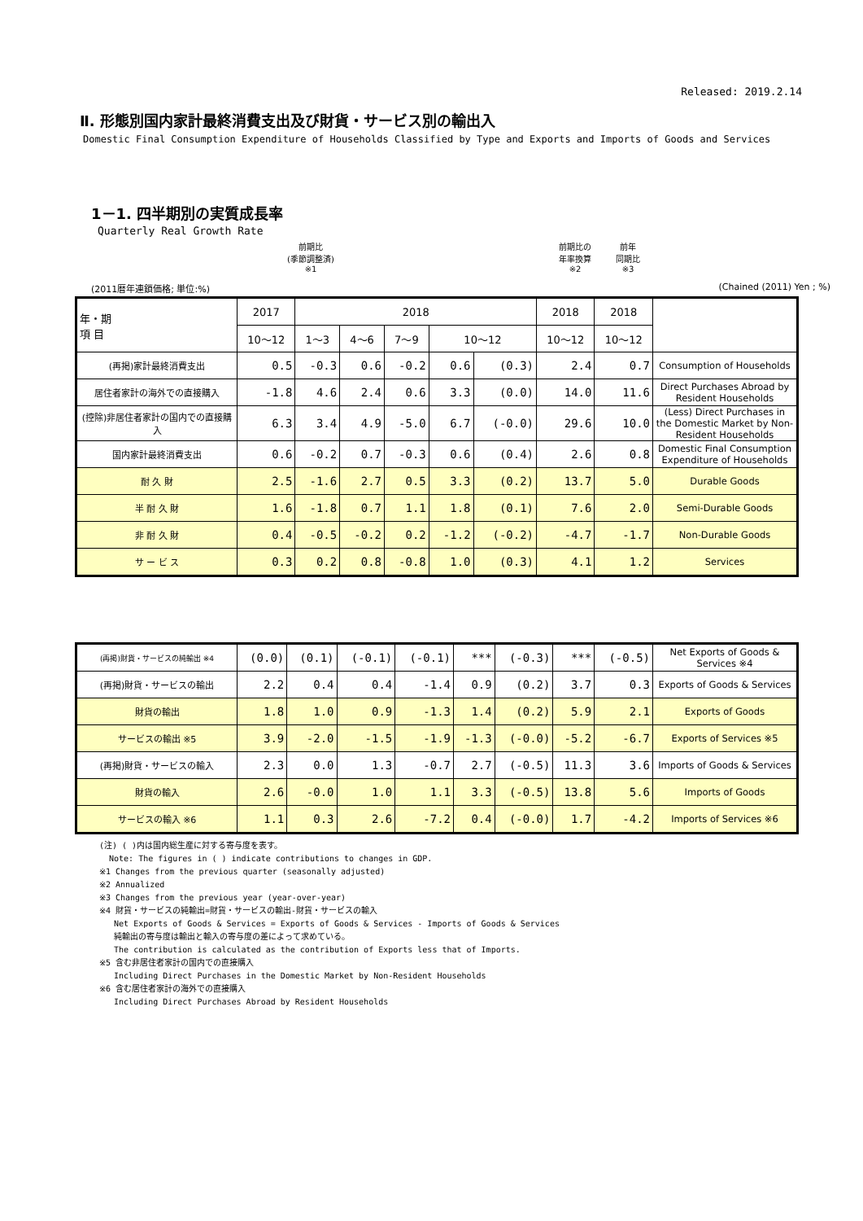Released: 2019.2.14
Ⅱ. 形態別国内家計最終消費支出及び財貨・サービス別の輸出入
Domestic Final Consumption Expenditure of Households Classified by Type and Exports and Imports of Goods and Services
1－1. 四半期別の実質成長率
Quarterly Real Growth Rate
前期比
(季節調整済)
※1
前期比の
年率換算
※2
前年
同期比
※3
(2011暦年連鎖価格; 単位:%) (Chained (2011) Yen ; %)
| 年・期 項 目 | 2017 | 2018 | | | | | 2018 | 2018 | |
| --- | --- | --- | --- | --- | --- | --- | --- | --- | --- |
| | 10～12 | 1～3 | 4～6 | 7～9 | 10～12 | | 10～12 | 10～12 | |
| (再掲)家計最終消費支出 | 0.5 | -0.3 | 0.6 | -0.2 | 0.6 | (0.3) | 2.4 | 0.7 | Consumption of Households |
| 居住者家計の海外での直接購入 | -1.8 | 4.6 | 2.4 | 0.6 | 3.3 | (0.0) | 14.0 | 11.6 | Direct Purchases Abroad by Resident Households |
| (控除)非居住者家計の国内での直接購入 | 6.3 | 3.4 | 4.9 | -5.0 | 6.7 | (-0.0) | 29.6 | 10.0 | (Less) Direct Purchases in the Domestic Market by Non-Resident Households |
| 国内家計最終消費支出 | 0.6 | -0.2 | 0.7 | -0.3 | 0.6 | (0.4) | 2.6 | 0.8 | Domestic Final Consumption Expenditure of Households |
| 耐 久 財 | 2.5 | -1.6 | 2.7 | 0.5 | 3.3 | (0.2) | 13.7 | 5.0 | Durable Goods |
| 半 耐 久 財 | 1.6 | -1.8 | 0.7 | 1.1 | 1.8 | (0.1) | 7.6 | 2.0 | Semi-Durable Goods |
| 非 耐 久 財 | 0.4 | -0.5 | -0.2 | 0.2 | -1.2 | (-0.2) | -4.7 | -1.7 | Non-Durable Goods |
| サ ー ビ ス | 0.3 | 0.2 | 0.8 | -0.8 | 1.0 | (0.3) | 4.1 | 1.2 | Services |
| (再掲)財貨・サービスの純輸出 ※4 | (0.0) | (0.1) | (-0.1) | (-0.1) | *** | (-0.3) | *** | (-0.5) | Net Exports of Goods & Services ※4 |
| (再掲)財貨・サービスの輸出 | 2.2 | 0.4 | 0.4 | -1.4 | 0.9 | (0.2) | 3.7 | 0.3 | Exports of Goods & Services |
| 財貨の輸出 | 1.8 | 1.0 | 0.9 | -1.3 | 1.4 | (0.2) | 5.9 | 2.1 | Exports of Goods |
| サービスの輸出 ※5 | 3.9 | -2.0 | -1.5 | -1.9 | -1.3 | (-0.0) | -5.2 | -6.7 | Exports of Services ※5 |
| (再掲)財貨・サービスの輸入 | 2.3 | 0.0 | 1.3 | -0.7 | 2.7 | (-0.5) | 11.3 | 3.6 | Imports of Goods & Services |
| 財貨の輸入 | 2.6 | -0.0 | 1.0 | 1.1 | 3.3 | (-0.5) | 13.8 | 5.6 | Imports of Goods |
| サービスの輸入 ※6 | 1.1 | 0.3 | 2.6 | -7.2 | 0.4 | (-0.0) | 1.7 | -4.2 | Imports of Services ※6 |
(注) ( )内は国内総生産に対する寄与度を表す。
Note: The figures in ( ) indicate contributions to changes in GDP.
※1 Changes from the previous quarter (seasonally adjusted)
※2 Annualized
※3 Changes from the previous year (year-over-year)
※4 財貨・サービスの純輸出=財貨・サービスの輸出-財貨・サービスの輸入
Net Exports of Goods & Services = Exports of Goods & Services - Imports of Goods & Services
純輸出の寄与度は輸出と輸入の寄与度の差によって求めている。
The contribution is calculated as the contribution of Exports less that of Imports.
※5 含む非居住者家計の国内での直接購入
Including Direct Purchases in the Domestic Market by Non-Resident Households
※6 含む居住者家計の海外での直接購入
Including Direct Purchases Abroad by Resident Households